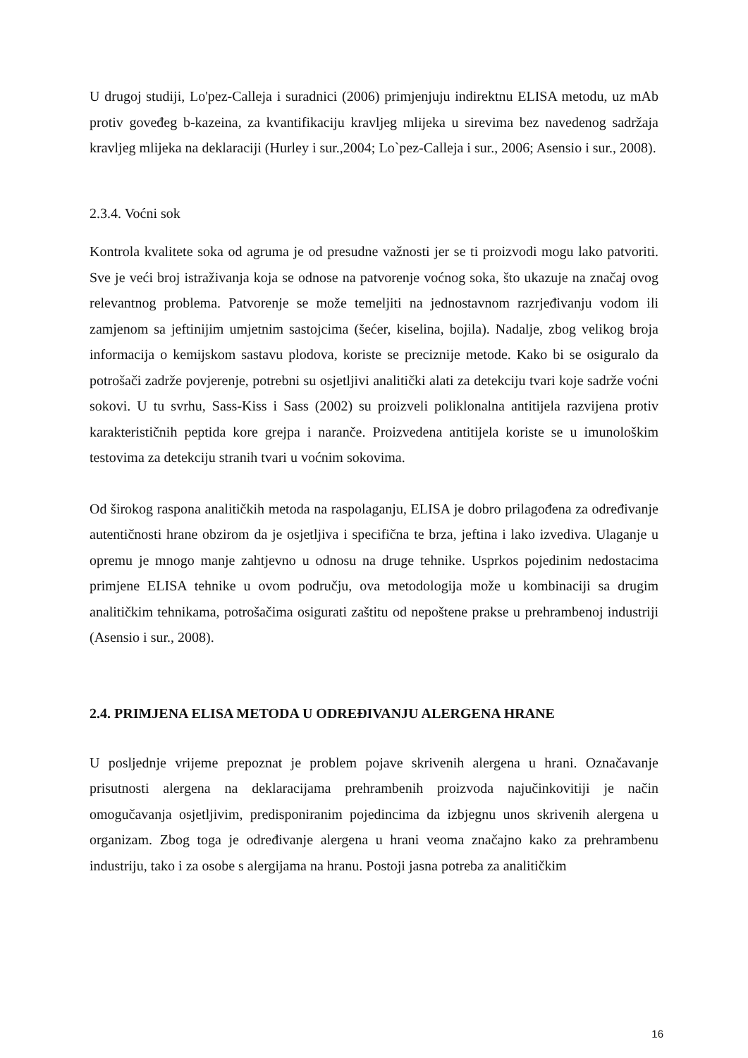U drugoj studiji, Lo'pez-Calleja i suradnici (2006) primjenjuju indirektnu ELISA metodu, uz mAb protiv goveđeg b-kazeina, za kvantifikaciju kravljeg mlijeka u sirevima bez navedenog sadržaja kravljeg mlijeka na deklaraciji (Hurley i sur.,2004; Lo`pez-Calleja i sur., 2006; Asensio i sur., 2008).
2.3.4. Voćni sok
Kontrola kvalitete soka od agruma je od presudne važnosti jer se ti proizvodi mogu lako patvoriti. Sve je veći broj istraživanja koja se odnose na patvorenje voćnog soka, što ukazuje na značaj ovog relevantnog problema. Patvorenje se može temeljiti na jednostavnom razrjeđivanju vodom ili zamjenom sa jeftinijim umjetnim sastojcima (šećer, kiselina, bojila). Nadalje, zbog velikog broja informacija o kemijskom sastavu plodova, koriste se preciznije metode. Kako bi se osiguralo da potrošači zadrže povjerenje, potrebni su osjetljivi analitički alati za detekciju tvari koje sadrže voćni sokovi. U tu svrhu, Sass-Kiss i Sass (2002) su proizveli poliklonalna antitijela razvijena protiv karakterističnih peptida kore grejpa i naranče. Proizvedena antitijela koriste se u imunološkim testovima za detekciju stranih tvari u voćnim sokovima.
Od širokog raspona analitičkih metoda na raspolaganju, ELISA je dobro prilagođena za određivanje autentičnosti hrane obzirom da je osjetljiva i specifična te brza, jeftina i lako izvediva. Ulaganje u opremu je mnogo manje zahtjevno u odnosu na druge tehnike. Usprkos pojedinim nedostacima primjene ELISA tehnike u ovom području, ova metodologija može u kombinaciji sa drugim analitičkim tehnikama, potrošačima osigurati zaštitu od nepoštene prakse u prehrambenoj industriji (Asensio i sur., 2008).
2.4. PRIMJENA ELISA METODA U ODREĐIVANJU ALERGENA HRANE
U posljednje vrijeme prepoznat je problem pojave skrivenih alergena u hrani. Označavanje prisutnosti alergena na deklaracijama prehrambenih proizvoda najučinkovitiji je način omogučavanja osjetljivim, predisponiranim pojedincima da izbjegnu unos skrivenih alergena u organizam. Zbog toga je određivanje alergena u hrani veoma značajno kako za prehrambenu industriju, tako i za osobe s alergijama na hranu. Postoji jasna potreba za analitičkim
16